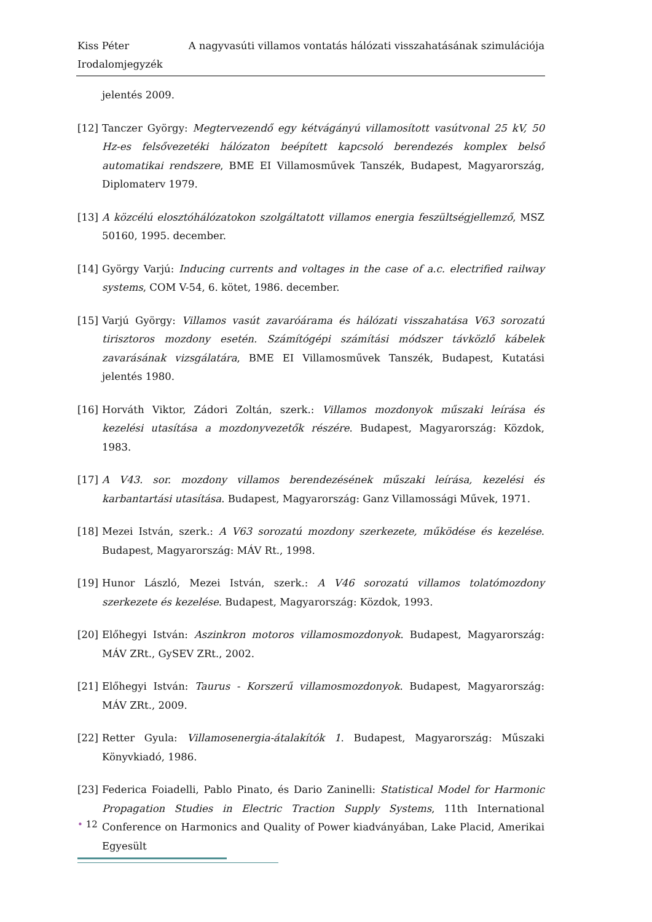Kiss Péter A nagyvasúti villamos vontatás hálózati visszahatásának szimulációja
Irodalomjegyzék
jelentés 2009.
[12] Tanczer György: Megtervezendő egy kétvágányú villamosított vasútvonal 25 kV, 50 Hz-es felsővezetéki hálózaton beépített kapcsoló berendezés komplex belső automatikai rendszere, BME EI Villamosművek Tanszék, Budapest, Magyarország, Diplomaterv 1979.
[13] A közcélú elosztóhálózatokon szolgáltatott villamos energia feszültségjellemző, MSZ 50160, 1995. december.
[14] György Varjú: Inducing currents and voltages in the case of a.c. electrified railway systems, COM V-54, 6. kötet, 1986. december.
[15] Varjú György: Villamos vasút zavaróárama és hálózati visszahatása V63 sorozatú tirisztoros mozdony esetén. Számítógépi számítási módszer távközlő kábelek zavarásának vizsgálatára, BME EI Villamosművek Tanszék, Budapest, Kutatási jelentés 1980.
[16] Horváth Viktor, Zádori Zoltán, szerk.: Villamos mozdonyok műszaki leírása és kezelési utasítása a mozdonyvezetők részére. Budapest, Magyarország: Közdok, 1983.
[17] A V43. sor. mozdony villamos berendezésének műszaki leírása, kezelési és karbantartási utasítása. Budapest, Magyarország: Ganz Villamossági Művek, 1971.
[18] Mezei István, szerk.: A V63 sorozatú mozdony szerkezete, működése és kezelése. Budapest, Magyarország: MÁV Rt., 1998.
[19] Hunor László, Mezei István, szerk.: A V46 sorozatú villamos tolatómozdony szerkezete és kezelése. Budapest, Magyarország: Közdok, 1993.
[20] Előhegyi István: Aszinkron motoros villamosmozdonyok. Budapest, Magyarország: MÁV ZRt., GySEV ZRt., 2002.
[21] Előhegyi István: Taurus - Korszerű villamosmozdonyok. Budapest, Magyarország: MÁV ZRt., 2009.
[22] Retter Gyula: Villamosenergia-átalakítók 1. Budapest, Magyarország: Műszaki Könyvkiadó, 1986.
[23] Federica Foiadelli, Pablo Pinato, és Dario Zaninelli: Statistical Model for Harmonic Propagation Studies in Electric Traction Supply Systems, 11th International Conference on Harmonics and Quality of Power kiadványában, Lake Placid, Amerikai Egyesült
• 12